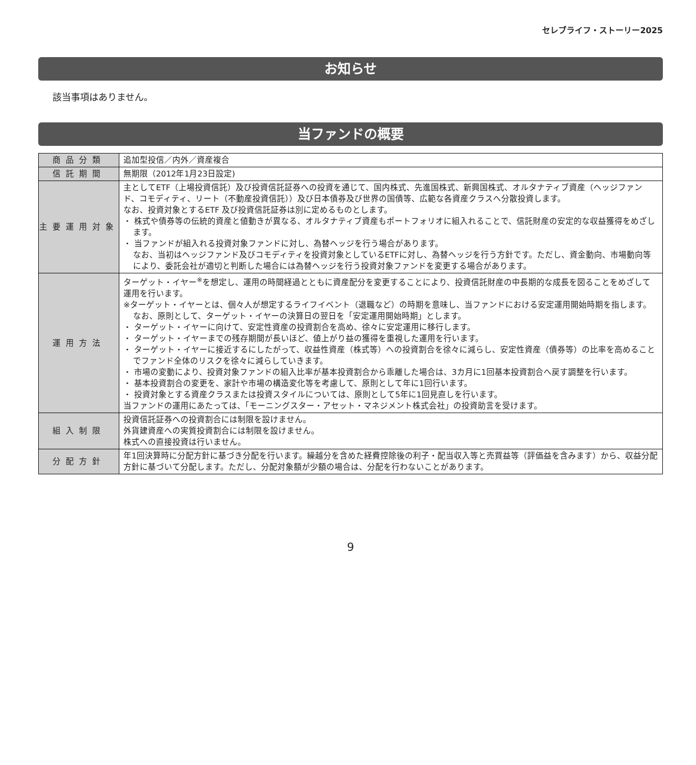セレブライフ・ストーリー2025
お知らせ
該当事項はありません。
当ファンドの概要
| 商品分類 | 追加型投信／内外／資産複合 |
| 信託期間 | 無期限（2012年1月23日設定) |
| 主要運用対象 | 主としてETF（上場投資信託）及び投資信託証券への投資を通じて、国内株式、先進国株式、新興国株式、オルタナティブ資産（ヘッジファンド、コモディティ、リート（不動産投資信託））及び日本債券及び世界の国債等、広範な各資産クラスへ分散投資します。 なお、投資対象とするETF 及び投資信託証券は別に定めるものとします。 ・ 株式や債券等の伝統的資産と値動きが異なる、オルタナティブ資産もポートフォリオに組入れることで、信託財産の安定的な収益獲得をめざします。 ・ 当ファンドが組入れる投資対象ファンドに対し、為替ヘッジを行う場合があります。 なお、当初はヘッジファンド及びコモディティを投資対象としているETFに対し、為替ヘッジを行う方針です。ただし、資金動向、市場動向等により、委託会社が適切と判断した場合には為替ヘッジを行う投資対象ファンドを変更する場合があります。 |
| 運用方法 | ターゲット・イヤー<sup>※</sup>を想定し、運用の時間経過とともに資産配分を変更することにより、投資信託財産の中長期的な成長を図ることをめざして運用を行います。 ※ターゲット・イヤーとは、個々人が想定するライフイベント（退職など）の時期を意味し、当ファンドにおける安定運用開始時期を指します。なお、原則として、ターゲット・イヤーの決算日の翌日を「安定運用開始時期」とします。 ・ ターゲット・イヤーに向けて、安定性資産の投資割合を高め、徐々に安定運用に移行します。 ・ ターゲット・イヤーまでの残存期間が長いほど、値上がり益の獲得を重視した運用を行います。 ・ ターゲット・イヤーに接近するにしたがって、収益性資産（株式等）への投資割合を徐々に減らし、安定性資産（債券等）の比率を高めることでファンド全体のリスクを徐々に減らしていきます。 ・ 市場の変動により、投資対象ファンドの組入比率が基本投資割合から乖離した場合は、3カ月に1回基本投資割合へ戻す調整を行います。 ・ 基本投資割合の変更を、家計や市場の構造変化等を考慮して、原則として年に1回行います。 ・ 投資対象とする資産クラスまたは投資スタイルについては、原則として5年に1回見直しを行います。 当ファンドの運用にあたっては、「モーニングスター・アセット・マネジメント株式会社」の投資助言を受けます。 |
| 組入制限 | 投資信託証券への投資割合には制限を設けません。 外貨建資産への実質投資割合には制限を設けません。 株式への直接投資は行いません。 |
| 分配方針 | 年1回決算時に分配方針に基づき分配を行います。繰越分を含めた経費控除後の利子・配当収入等と売買益等（評価益を含みます）から、収益分配方針に基づいて分配します。ただし、分配対象額が少額の場合は、分配を行わないことがあります。 |
9